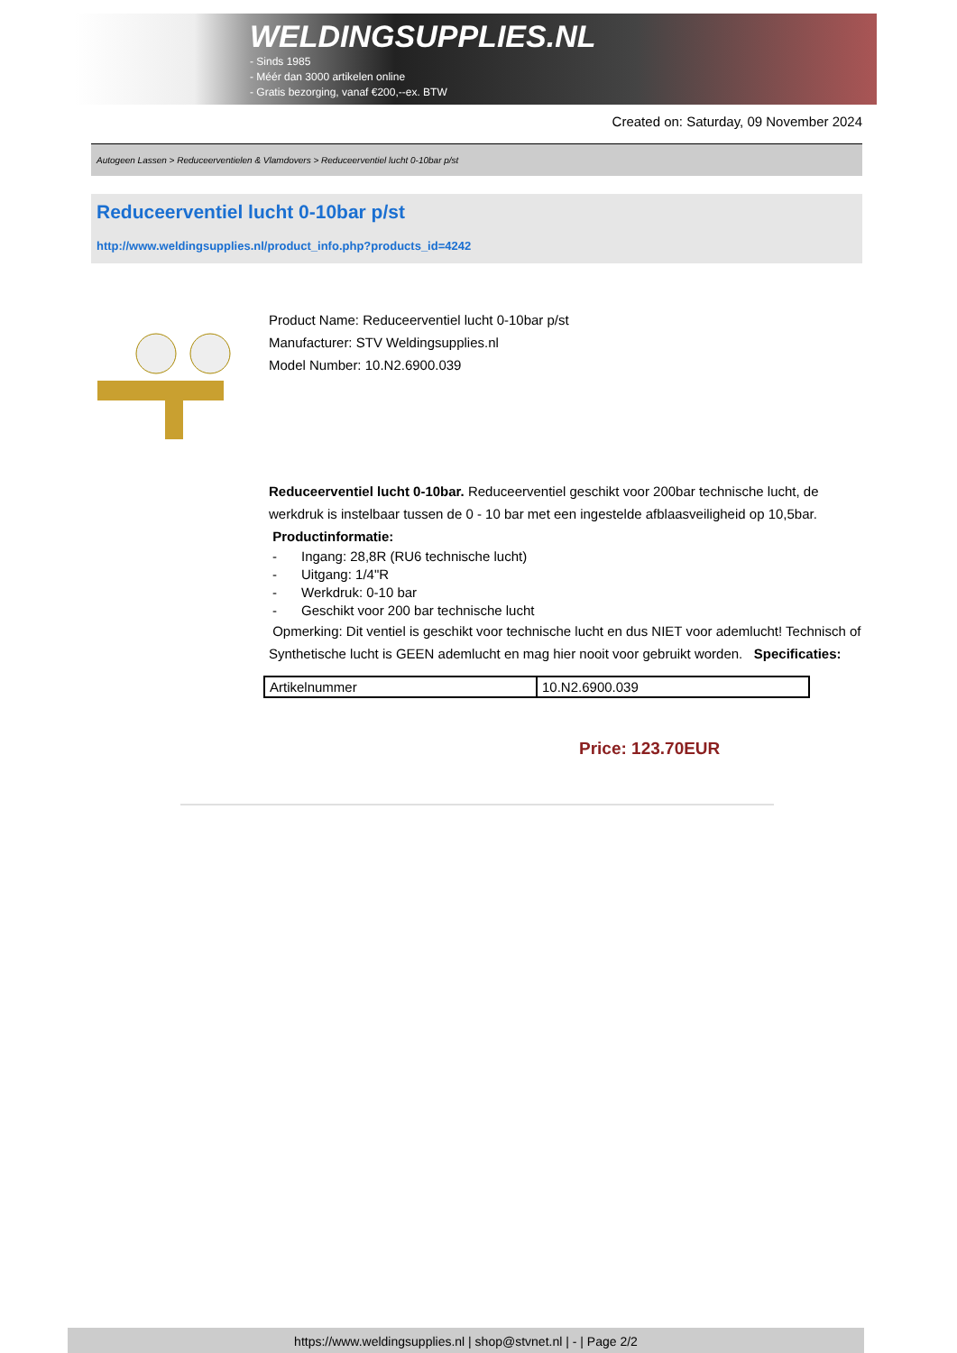WELDINGSUPPLIES.NL
- Sinds 1985
- Méér dan 3000 artikelen online
- Gratis bezorging, vanaf €200,--ex. BTW
Created on: Saturday, 09 November 2024
Autogeen Lassen > Reduceerventielen & Vlamdovers > Reduceerventiel lucht 0-10bar p/st
Reduceerventiel lucht 0-10bar p/st
http://www.weldingsupplies.nl/product_info.php?products_id=4242
Product Name: Reduceerventiel lucht 0-10bar p/st
Manufacturer: STV Weldingsupplies.nl
Model Number: 10.N2.6900.039
Reduceerventiel lucht 0-10bar. Reduceerventiel geschikt voor 200bar technische lucht, de werkdruk is instelbaar tussen de 0 - 10 bar met een ingestelde afblaasveiligheid op 10,5bar.
Productinformatie:
- Ingang: 28,8R (RU6 technische lucht)
- Uitgang: 1/4"R
- Werkdruk: 0-10 bar
- Geschikt voor 200 bar technische lucht
Opmerking: Dit ventiel is geschikt voor technische lucht en dus NIET voor ademlucht! Technisch of Synthetische lucht is GEEN ademlucht en mag hier nooit voor gebruikt worden. Specificaties:
| Artikelnummer | 10.N2.6900.039 |
Price: 123.70EUR
https://www.weldingsupplies.nl | shop@stvnet.nl | - | Page 2/2